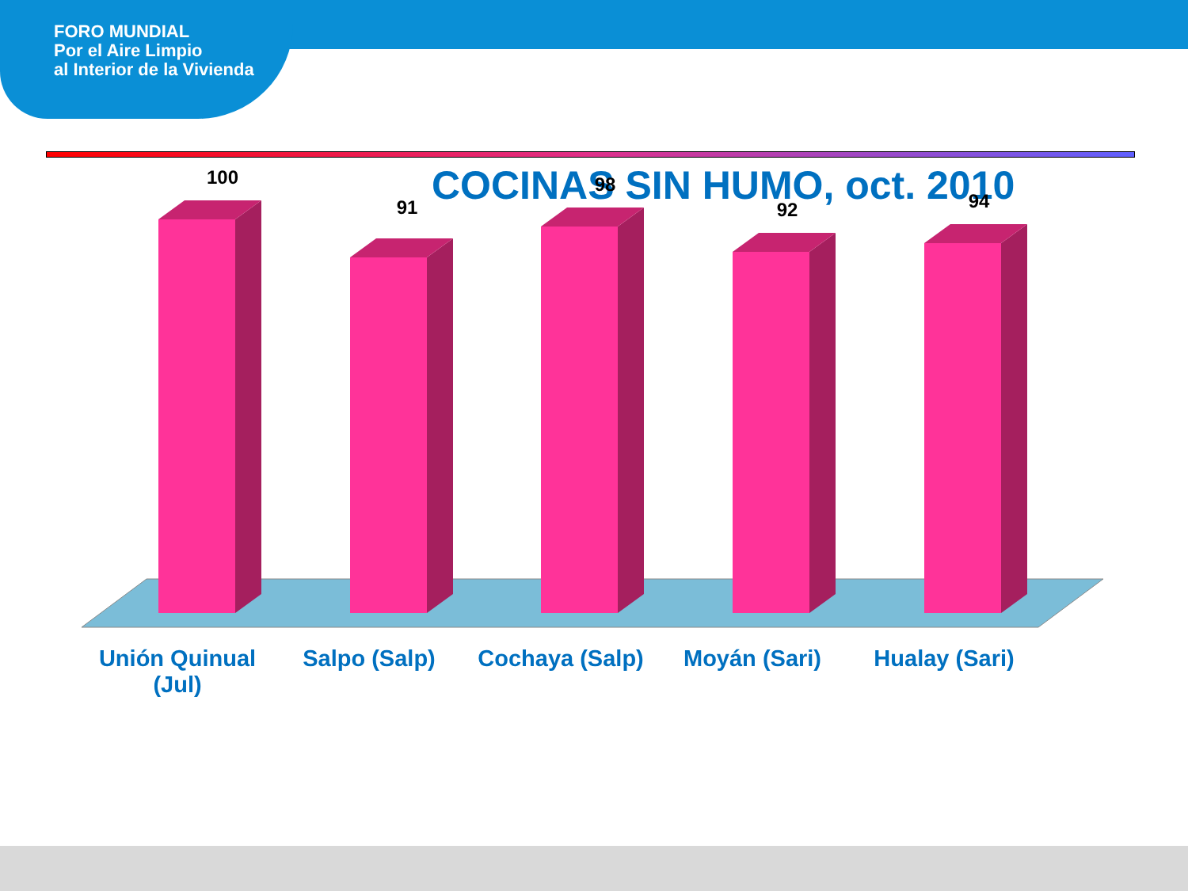FORO MUNDIAL
Por el Aire Limpio
al Interior de la Vivienda
COCINAS SIN HUMO, oct. 2010
100
91
98
92
94
Unión Quinual (Jul) Salpo (Salp) Cochaya (Salp) Moyán (Sari) Hualay (Sari)